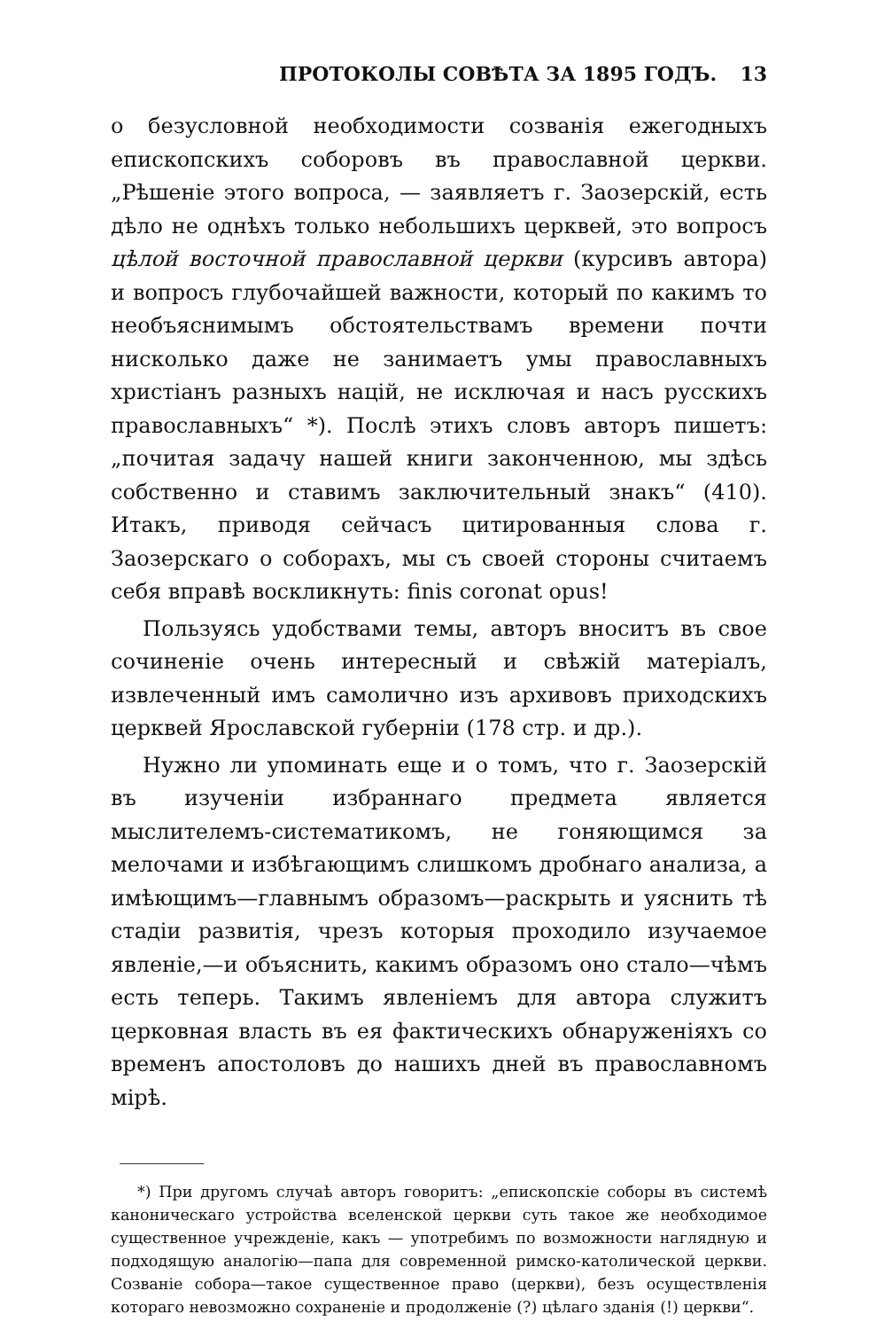ПРОТОКОЛЫ СОВѢТА ЗА 1895 ГОДЪ. 13
о безусловной необходимости созванія ежегодныхъ епископскихъ соборовъ въ православной церкви. „Рѣшеніе этого вопроса, — заявляетъ г. Заозерскій, есть дѣло не однѣхъ только небольшихъ церквей, это вопросъ цѣлой восточной православной церкви (курсивъ автора) и вопросъ глубочайшей важности, который по какимъ то необъяснимымъ обстоятельствамъ времени почти нисколько даже не занимаетъ умы православныхъ христіанъ разныхъ націй, не исключая и насъ русскихъ православныхъ“ *). Послѣ этихъ словъ авторъ пишетъ: „почитая задачу нашей книги законченною, мы здѣсь собственно и ставимъ заключительный знакъ“ (410). Итакъ, приводя сейчасъ цитированныя слова г. Заозерскаго о соборахъ, мы съ своей стороны считаемъ себя вправѣ воскликнуть: finis coronat opus!
Пользуясь удобствами темы, авторъ вноситъ въ свое сочиненіе очень интересный и свѣжій матеріалъ, извлеченный имъ самолично изъ архивовъ приходскихъ церквей Ярославской губерніи (178 стр. и др.).
Нужно ли упоминать еще и о томъ, что г. Заозерскій въ изученіи избраннаго предмета является мыслителемъ-систематикомъ, не гоняющимся за мелочами и избѣгающимъ слишкомъ дробнаго анализа, а имѣющимъ—главнымъ образомъ—раскрыть и уяснить тѣ стадіи развитія, чрезъ которыя проходило изучаемое явленіе,—и объяснить, какимъ образомъ оно стало—чѣмъ есть теперь. Такимъ явленіемъ для автора служитъ церковная власть въ ея фактическихъ обнаруженіяхъ со временъ апостоловъ до нашихъ дней въ православномъ мірѣ.
*) При другомъ случаѣ авторъ говоритъ: „епископскіе соборы въ системѣ каноническаго устройства вселенской церкви суть такое же необходимое существенное учрежденіе, какъ — употребимъ по возможности наглядную и подходящую аналогію—папа для современной римско-католической церкви. Созваніе собора—такое существенное право (церкви), безъ осуществленія котораго невозможно сохраненіе и продолженіе (?) цѣлаго зданія (!) церкви“.